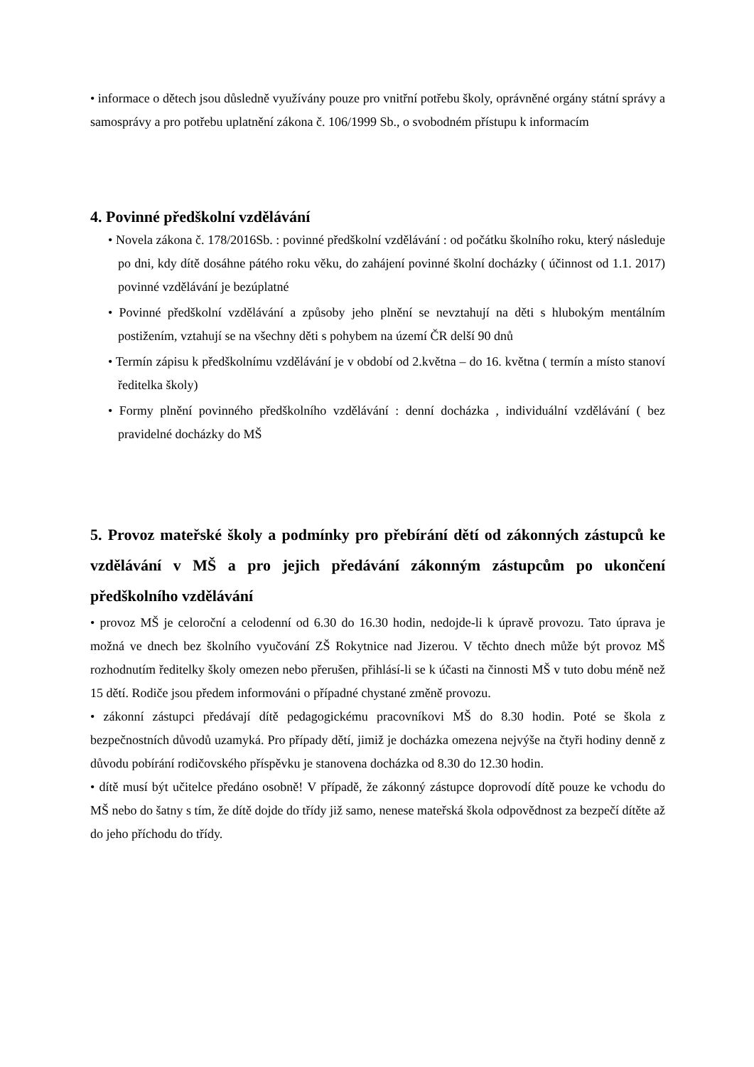• informace o dětech jsou důsledně využívány pouze pro vnitřní potřebu školy, oprávněné orgány státní správy a samosprávy a pro potřebu uplatnění zákona č. 106/1999 Sb., o svobodném přístupu k informacím
4. Povinné předškolní vzdělávání
• Novela zákona č. 178/2016Sb. : povinné předškolní vzdělávání : od počátku školního roku, který následuje po dni, kdy dítě dosáhne pátého roku věku, do zahájení povinné školní docházky ( účinnost od 1.1. 2017) povinné vzdělávání je bezúplatné
• Povinné předškolní vzdělávání a způsoby jeho plnění se nevztahují na děti s hlubokým mentálním postižením, vztahují se na všechny děti s pohybem na území ČR delší 90 dnů
• Termín zápisu k předškolnímu vzdělávání je v období od 2.května – do 16. května ( termín a místo stanoví ředitelka školy)
• Formy plnění povinného předškolního vzdělávání : denní docházka , individuální vzdělávání ( bez pravidelné docházky do MŠ
5. Provoz mateřské školy a podmínky pro přebírání dětí od zákonných zástupců ke vzdělávání v MŠ a pro jejich předávání zákonným zástupcům po ukončení předškolního vzdělávání
• provoz MŠ je celoroční a celodenní od 6.30 do 16.30 hodin, nedojde-li k úpravě provozu. Tato úprava je možná ve dnech bez školního vyučování ZŠ Rokytnice nad Jizerou. V těchto dnech může být provoz MŠ rozhodnutím ředitelky školy omezen nebo přerušen, přihlásí-li se k účasti na činnosti MŠ v tuto dobu méně než 15 dětí. Rodiče jsou předem informováni o případné chystané změně provozu.
• zákonní zástupci předávají dítě pedagogickému pracovníkovi MŠ do 8.30 hodin. Poté se škola z bezpečnostních důvodů uzamyká. Pro případy dětí, jimiž je docházka omezena nejvýše na čtyři hodiny denně z důvodu pobírání rodičovského příspěvku je stanovena docházka od 8.30 do 12.30 hodin.
• dítě musí být učitelce předáno osobně! V případě, že zákonný zástupce doprovodí dítě pouze ke vchodu do MŠ nebo do šatny s tím, že dítě dojde do třídy již samo, nenese mateřská škola odpovědnost za bezpečí dítěte až do jeho příchodu do třídy.